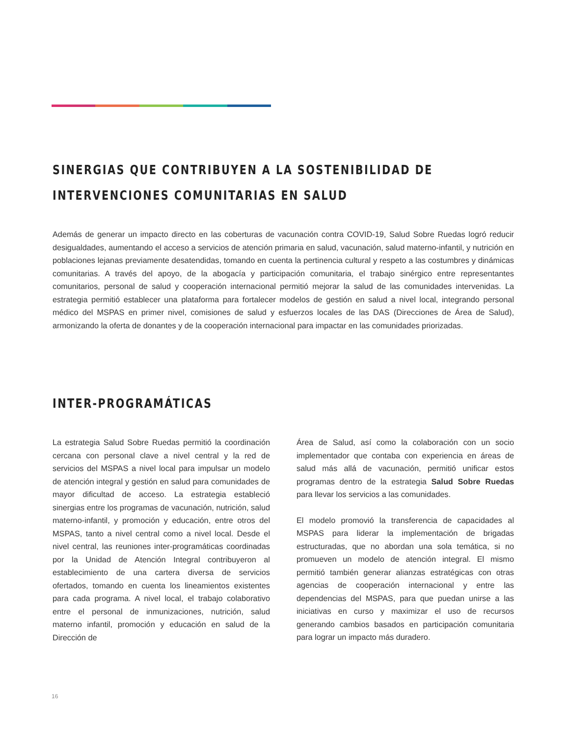SINERGIAS QUE CONTRIBUYEN A LA SOSTENIBILIDAD DE INTERVENCIONES COMUNITARIAS EN SALUD
Además de generar un impacto directo en las coberturas de vacunación contra COVID-19, Salud Sobre Ruedas logró reducir desigualdades, aumentando el acceso a servicios de atención primaria en salud, vacunación, salud materno-infantil, y nutrición en poblaciones lejanas previamente desatendidas, tomando en cuenta la pertinencia cultural y respeto a las costumbres y dinámicas comunitarias. A través del apoyo, de la abogacía y participación comunitaria, el trabajo sinérgico entre representantes comunitarios, personal de salud y cooperación internacional permitió mejorar la salud de las comunidades intervenidas. La estrategia permitió establecer una plataforma para fortalecer modelos de gestión en salud a nivel local, integrando personal médico del MSPAS en primer nivel, comisiones de salud y esfuerzos locales de las DAS (Direcciones de Área de Salud), armonizando la oferta de donantes y de la cooperación internacional para impactar en las comunidades priorizadas.
INTER-PROGRAMÁTICAS
La estrategia Salud Sobre Ruedas permitió la coordinación cercana con personal clave a nivel central y la red de servicios del MSPAS a nivel local para impulsar un modelo de atención integral y gestión en salud para comunidades de mayor dificultad de acceso. La estrategia estableció sinergias entre los programas de vacunación, nutrición, salud materno-infantil, y promoción y educación, entre otros del MSPAS, tanto a nivel central como a nivel local. Desde el nivel central, las reuniones inter-programáticas coordinadas por la Unidad de Atención Integral contribuyeron al establecimiento de una cartera diversa de servicios ofertados, tomando en cuenta los lineamientos existentes para cada programa. A nivel local, el trabajo colaborativo entre el personal de inmunizaciones, nutrición, salud materno infantil, promoción y educación en salud de la Dirección de
Área de Salud, así como la colaboración con un socio implementador que contaba con experiencia en áreas de salud más allá de vacunación, permitió unificar estos programas dentro de la estrategia Salud Sobre Ruedas para llevar los servicios a las comunidades.
El modelo promovió la transferencia de capacidades al MSPAS para liderar la implementación de brigadas estructuradas, que no abordan una sola temática, si no promueven un modelo de atención integral. El mismo permitió también generar alianzas estratégicas con otras agencias de cooperación internacional y entre las dependencias del MSPAS, para que puedan unirse a las iniciativas en curso y maximizar el uso de recursos generando cambios basados en participación comunitaria para lograr un impacto más duradero.
16